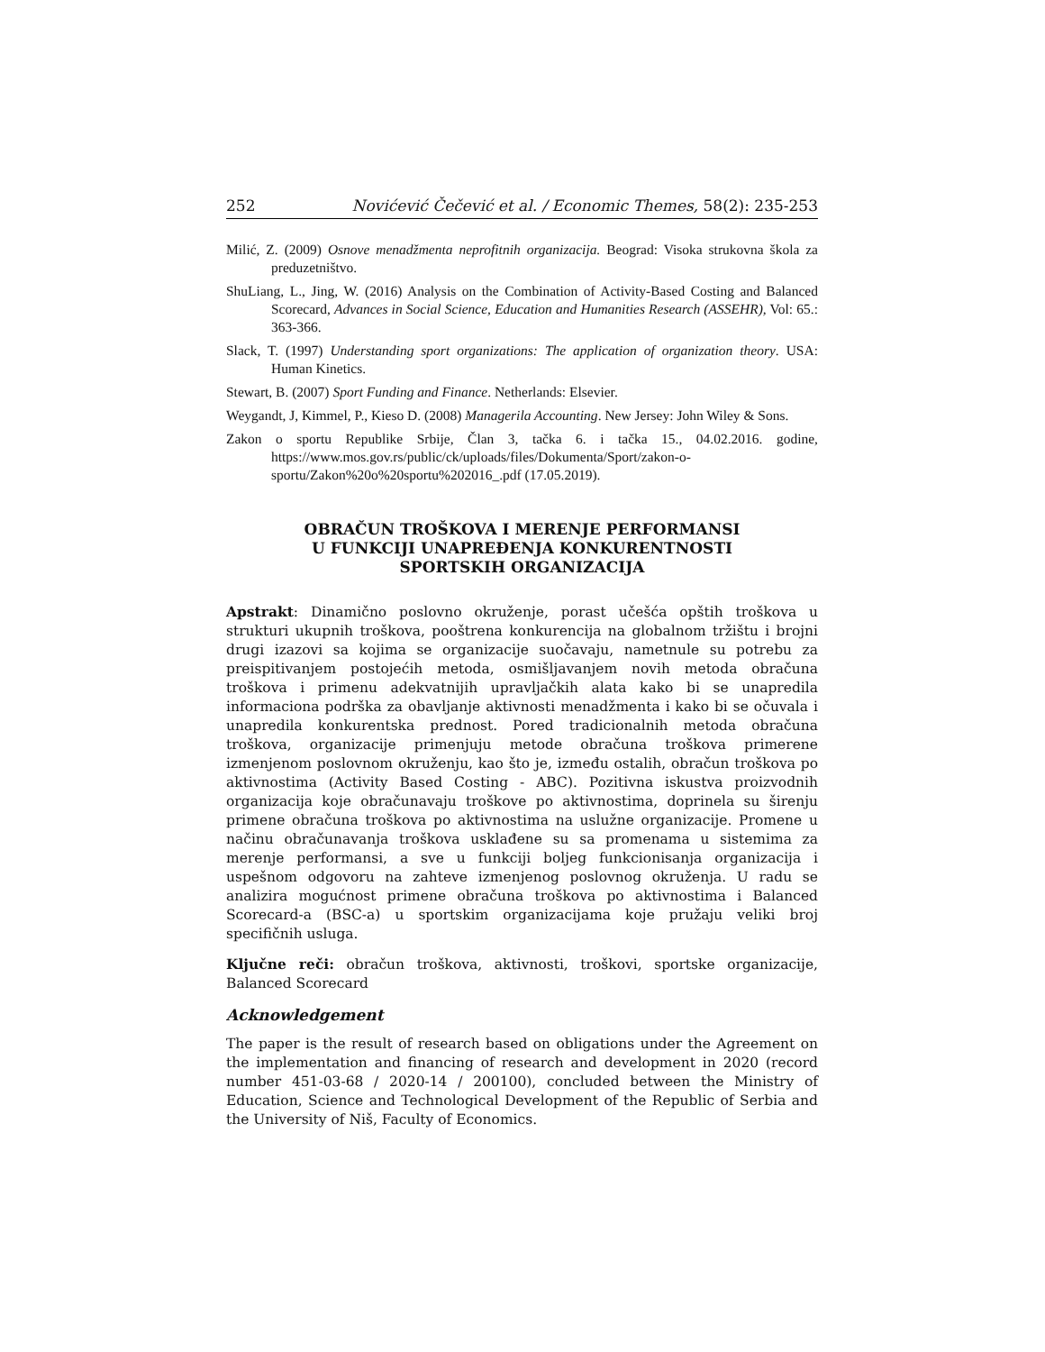252 Novićević Čečević et al. / Economic Themes, 58(2): 235-253
Milić, Z. (2009) Osnove menadžmenta neprofitnih organizacija. Beograd: Visoka strukovna škola za preduzetništvo.
ShuLiang, L., Jing, W. (2016) Analysis on the Combination of Activity-Based Costing and Balanced Scorecard, Advances in Social Science, Education and Humanities Research (ASSEHR), Vol: 65.: 363-366.
Slack, T. (1997) Understanding sport organizations: The application of organization theory. USA: Human Kinetics.
Stewart, B. (2007) Sport Funding and Finance. Netherlands: Elsevier.
Weygandt, J, Kimmel, P., Kieso D. (2008) Managerila Accounting. New Jersey: John Wiley & Sons.
Zakon o sportu Republike Srbije, Član 3, tačka 6. i tačka 15., 04.02.2016. godine, https://www.mos.gov.rs/public/ck/uploads/files/Dokumenta/Sport/zakon-o-sportu/Zakon%20o%20sportu%202016_.pdf (17.05.2019).
OBRAČUN TROŠKOVA I MERENJE PERFORMANSI
U FUNKCIJI UNAPREĐENJA KONKURENTNOSTI
SPORTSKIH ORGANIZACIJA
Apstrakt: Dinamično poslovno okruženje, porast učešća opštih troškova u strukturi ukupnih troškova, pooštrena konkurencija na globalnom tržištu i brojni drugi izazovi sa kojima se organizacije suočavaju, nametnule su potrebu za preispitivanjem postojećih metoda, osmišljavanjem novih metoda obračuna troškova i primenu adekvatnijih upravljačkih alata kako bi se unapredila informaciona podrška za obavljanje aktivnosti menadžmenta i kako bi se očuvala i unapredila konkurentska prednost. Pored tradicionalnih metoda obračuna troškova, organizacije primenjuju metode obračuna troškova primerene izmenjenom poslovnom okruženju, kao što je, između ostalih, obračun troškova po aktivnostima (Activity Based Costing - ABC). Pozitivna iskustva proizvodnih organizacija koje obračunavaju troškove po aktivnostima, doprinela su širenju primene obračuna troškova po aktivnostima na uslužne organizacije. Promene u načinu obračunavanja troškova usklađene su sa promenama u sistemima za merenje performansi, a sve u funkciji boljeg funkcionisanja organizacija i uspešnom odgovoru na zahteve izmenjenog poslovnog okruženja. U radu se analizira mogućnost primene obračuna troškova po aktivnostima i Balanced Scorecard-a (BSC-a) u sportskim organizacijama koje pružaju veliki broj specifičnih usluga.
Ključne reči: obračun troškova, aktivnosti, troškovi, sportske organizacije, Balanced Scorecard
Acknowledgement
The paper is the result of research based on obligations under the Agreement on the implementation and financing of research and development in 2020 (record number 451-03-68 / 2020-14 / 200100), concluded between the Ministry of Education, Science and Technological Development of the Republic of Serbia and the University of Niš, Faculty of Economics.